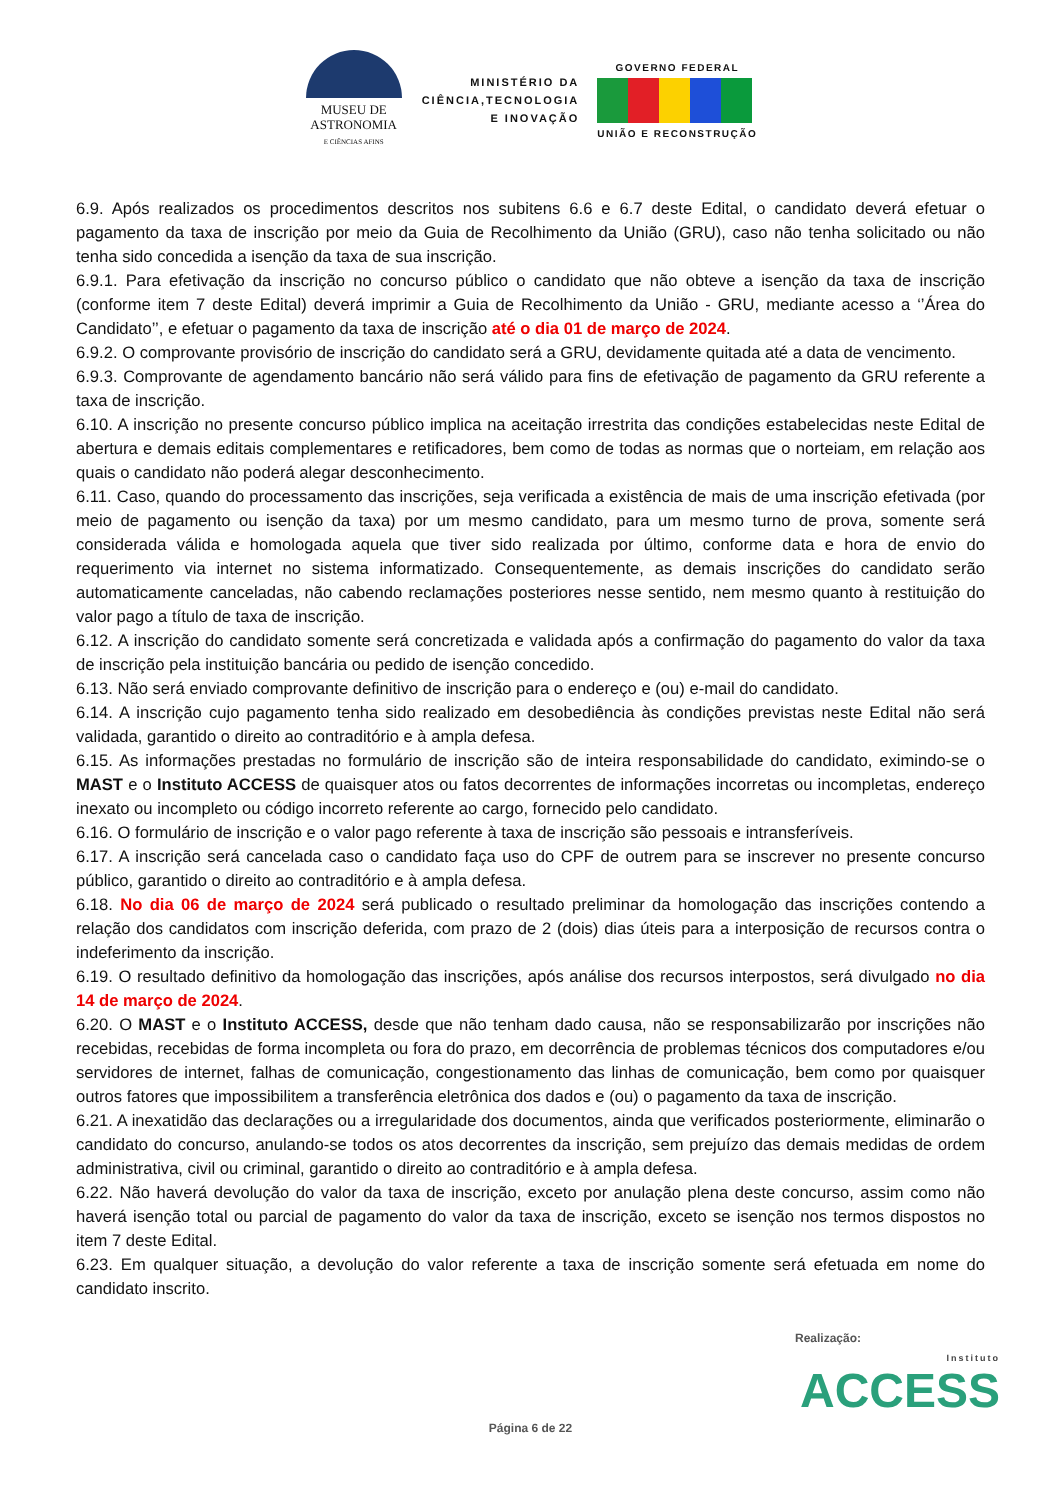MUSEU DE
ASTRONOMIA
E CIÊNCIAS AFINS
MINISTÉRIO DA
CIÊNCIA,TECNOLOGIA
E INOVAÇÃO
GOVERNO FEDERAL
UNIÃO E RECONSTRUÇÃO
6.9. Após realizados os procedimentos descritos nos subitens 6.6 e 6.7 deste Edital, o candidato deverá efetuar o pagamento da taxa de inscrição por meio da Guia de Recolhimento da União (GRU), caso não tenha solicitado ou não tenha sido concedida a isenção da taxa de sua inscrição.
6.9.1. Para efetivação da inscrição no concurso público o candidato que não obteve a isenção da taxa de inscrição (conforme item 7 deste Edital) deverá imprimir a Guia de Recolhimento da União - GRU, mediante acesso a ‘’Área do Candidato’’, e efetuar o pagamento da taxa de inscrição até o dia 01 de março de 2024.
6.9.2. O comprovante provisório de inscrição do candidato será a GRU, devidamente quitada até a data de vencimento.
6.9.3. Comprovante de agendamento bancário não será válido para fins de efetivação de pagamento da GRU referente a taxa de inscrição.
6.10. A inscrição no presente concurso público implica na aceitação irrestrita das condições estabelecidas neste Edital de abertura e demais editais complementares e retificadores, bem como de todas as normas que o norteiam, em relação aos quais o candidato não poderá alegar desconhecimento.
6.11. Caso, quando do processamento das inscrições, seja verificada a existência de mais de uma inscrição efetivada (por meio de pagamento ou isenção da taxa) por um mesmo candidato, para um mesmo turno de prova, somente será considerada válida e homologada aquela que tiver sido realizada por último, conforme data e hora de envio do requerimento via internet no sistema informatizado. Consequentemente, as demais inscrições do candidato serão automaticamente canceladas, não cabendo reclamações posteriores nesse sentido, nem mesmo quanto à restituição do valor pago a título de taxa de inscrição.
6.12. A inscrição do candidato somente será concretizada e validada após a confirmação do pagamento do valor da taxa de inscrição pela instituição bancária ou pedido de isenção concedido.
6.13. Não será enviado comprovante definitivo de inscrição para o endereço e (ou) e-mail do candidato.
6.14. A inscrição cujo pagamento tenha sido realizado em desobediência às condições previstas neste Edital não será validada, garantido o direito ao contraditório e à ampla defesa.
6.15. As informações prestadas no formulário de inscrição são de inteira responsabilidade do candidato, eximindo-se o MAST e o Instituto ACCESS de quaisquer atos ou fatos decorrentes de informações incorretas ou incompletas, endereço inexato ou incompleto ou código incorreto referente ao cargo, fornecido pelo candidato.
6.16. O formulário de inscrição e o valor pago referente à taxa de inscrição são pessoais e intransferíveis.
6.17. A inscrição será cancelada caso o candidato faça uso do CPF de outrem para se inscrever no presente concurso público, garantido o direito ao contraditório e à ampla defesa.
6.18. No dia 06 de março de 2024 será publicado o resultado preliminar da homologação das inscrições contendo a relação dos candidatos com inscrição deferida, com prazo de 2 (dois) dias úteis para a interposição de recursos contra o indeferimento da inscrição.
6.19. O resultado definitivo da homologação das inscrições, após análise dos recursos interpostos, será divulgado no dia 14 de março de 2024.
6.20. O MAST e o Instituto ACCESS, desde que não tenham dado causa, não se responsabilizarão por inscrições não recebidas, recebidas de forma incompleta ou fora do prazo, em decorrência de problemas técnicos dos computadores e/ou servidores de internet, falhas de comunicação, congestionamento das linhas de comunicação, bem como por quaisquer outros fatores que impossibilitem a transferência eletrônica dos dados e (ou) o pagamento da taxa de inscrição.
6.21. A inexatidão das declarações ou a irregularidade dos documentos, ainda que verificados posteriormente, eliminarão o candidato do concurso, anulando-se todos os atos decorrentes da inscrição, sem prejuízo das demais medidas de ordem administrativa, civil ou criminal, garantido o direito ao contraditório e à ampla defesa.
6.22. Não haverá devolução do valor da taxa de inscrição, exceto por anulação plena deste concurso, assim como não haverá isenção total ou parcial de pagamento do valor da taxa de inscrição, exceto se isenção nos termos dispostos no item 7 deste Edital.
6.23. Em qualquer situação, a devolução do valor referente a taxa de inscrição somente será efetuada em nome do candidato inscrito.
Realização:
Instituto
ACCESS
Página 6 de 22